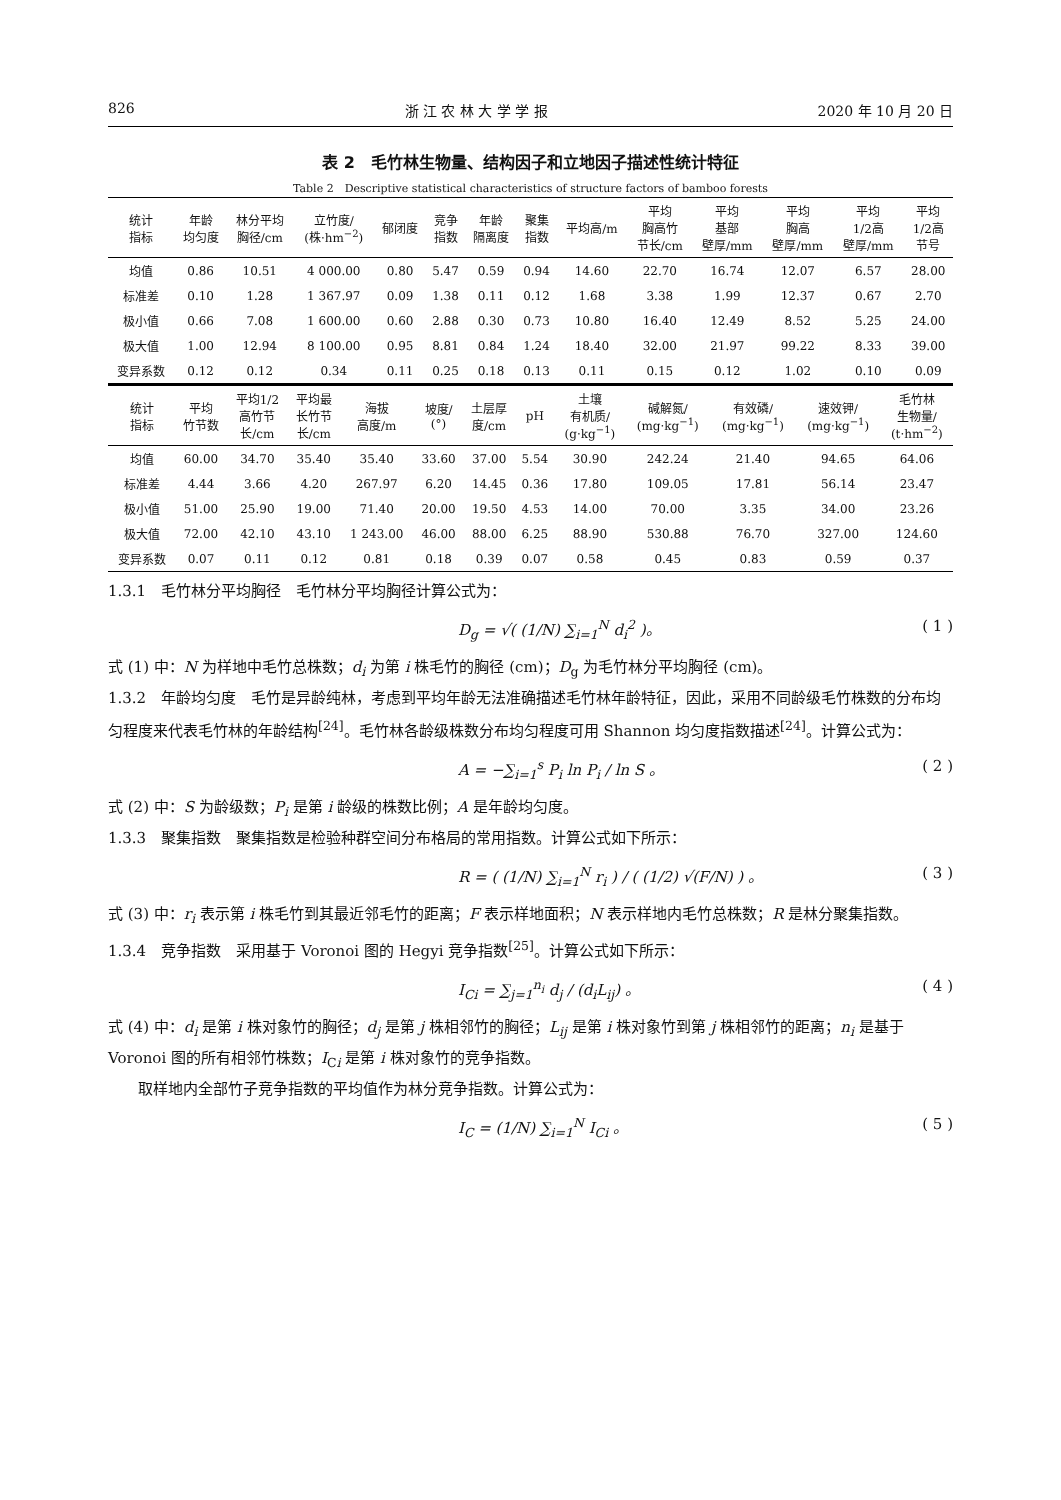826 浙 江 农 林 大 学 学 报 2020 年 10 月 20 日
表 2　毛竹林生物量、结构因子和立地因子描述性统计特征
Table 2　Descriptive statistical characteristics of structure factors of bamboo forests
| 统计 指标 | 年龄 均匀度 | 林分平均 胸径/cm | 立竹度/ (株·hm<sup>−2</sup>) | 郁闭度 | 竞争 指数 | 年龄 隔离度 | 聚集 指数 | 平均高/m | 平均 胸高竹 节长/cm | 平均 基部 壁厚/mm | 平均 胸高 壁厚/mm | 平均 1/2高 壁厚/mm | 平均 1/2高 节号 |
| --- | --- | --- | --- | --- | --- | --- | --- | --- | --- | --- | --- | --- | --- |
| 均值 | 0.86 | 10.51 | 4 000.00 | 0.80 | 5.47 | 0.59 | 0.94 | 14.60 | 22.70 | 16.74 | 12.07 | 6.57 | 28.00 |
| 标准差 | 0.10 | 1.28 | 1 367.97 | 0.09 | 1.38 | 0.11 | 0.12 | 1.68 | 3.38 | 1.99 | 12.37 | 0.67 | 2.70 |
| 极小值 | 0.66 | 7.08 | 1 600.00 | 0.60 | 2.88 | 0.30 | 0.73 | 10.80 | 16.40 | 12.49 | 8.52 | 5.25 | 24.00 |
| 极大值 | 1.00 | 12.94 | 8 100.00 | 0.95 | 8.81 | 0.84 | 1.24 | 18.40 | 32.00 | 21.97 | 99.22 | 8.33 | 39.00 |
| 变异系数 | 0.12 | 0.12 | 0.34 | 0.11 | 0.25 | 0.18 | 0.13 | 0.11 | 0.15 | 0.12 | 1.02 | 0.10 | 0.09 |
| 统计 指标 | 平均 竹节数 | 平均1/2 高竹节 长/cm | 平均最 长竹节 长/cm | 海拔 高度/m | 坡度/ (°) | 土层厚 度/cm | pH | 土壤 有机质/ (g·kg<sup>−1</sup>) | 碱解氮/ (mg·kg<sup>−1</sup>) | 有效磷/ (mg·kg<sup>−1</sup>) | 速效钾/ (mg·kg<sup>−1</sup>) | 毛竹林 生物量/ (t·hm<sup>−2</sup>) |
| --- | --- | --- | --- | --- | --- | --- | --- | --- | --- | --- | --- | --- |
| 均值 | 60.00 | 34.70 | 35.40 | 35.40 | 33.60 | 37.00 | 5.54 | 30.90 | 242.24 | 21.40 | 94.65 | 64.06 |
| 标准差 | 4.44 | 3.66 | 4.20 | 267.97 | 6.20 | 14.45 | 0.36 | 17.80 | 109.05 | 17.81 | 56.14 | 23.47 |
| 极小值 | 51.00 | 25.90 | 19.00 | 71.40 | 20.00 | 19.50 | 4.53 | 14.00 | 70.00 | 3.35 | 34.00 | 23.26 |
| 极大值 | 72.00 | 42.10 | 43.10 | 1 243.00 | 46.00 | 88.00 | 6.25 | 88.90 | 530.88 | 76.70 | 327.00 | 124.60 |
| 变异系数 | 0.07 | 0.11 | 0.12 | 0.81 | 0.18 | 0.39 | 0.07 | 0.58 | 0.45 | 0.83 | 0.59 | 0.37 |
1.3.1　毛竹林分平均胸径　毛竹林分平均胸径计算公式为：
D<sub>g</sub> = √( (1/N) ∑<sub>i=1</sub><sup>N</sup> d<sub>i</sub><sup>2</sup> )。 ( 1 )
式 (1) 中：N 为样地中毛竹总株数；d<sub>i</sub> 为第 i 株毛竹的胸径 (cm)；D<sub>g</sub> 为毛竹林分平均胸径 (cm)。
1.3.2　年龄均匀度　毛竹是异龄纯林，考虑到平均年龄无法准确描述毛竹林年龄特征，因此，采用不同龄级毛竹株数的分布均匀程度来代表毛竹林的年龄结构<sup>[24]</sup>。毛竹林各龄级株数分布均匀程度可用 Shannon 均匀度指数描述<sup>[24]</sup>。计算公式为：
A = −∑<sub>i=1</sub><sup>s</sup> P<sub>i</sub> ln P<sub>i</sub> / ln S 。 ( 2 )
式 (2) 中：S 为龄级数；P<sub>i</sub> 是第 i 龄级的株数比例；A 是年龄均匀度。
1.3.3　聚集指数　聚集指数是检验种群空间分布格局的常用指数。计算公式如下所示：
R = ( (1/N) ∑<sub>i=1</sub><sup>N</sup> r<sub>i</sub> ) / ( (1/2) √(F/N) ) 。 ( 3 )
式 (3) 中：r<sub>i</sub> 表示第 i 株毛竹到其最近邻毛竹的距离；F 表示样地面积；N 表示样地内毛竹总株数；R 是林分聚集指数。
1.3.4　竞争指数　采用基于 Voronoi 图的 Hegyi 竞争指数<sup>[25]</sup>。计算公式如下所示：
I<sub>Ci</sub> = ∑<sub>j=1</sub><sup>n<sub>i</sub></sup> d<sub>j</sub> / (d<sub>i</sub>L<sub>ij</sub>) 。 ( 4 )
式 (4) 中：d<sub>i</sub> 是第 i 株对象竹的胸径；d<sub>j</sub> 是第 j 株相邻竹的胸径；L<sub>ij</sub> 是第 i 株对象竹到第 j 株相邻竹的距离；n<sub>i</sub> 是基于 Voronoi 图的所有相邻竹株数；I<sub>Ci</sub> 是第 i 株对象竹的竞争指数。
　　取样地内全部竹子竞争指数的平均值作为林分竞争指数。计算公式为：
I<sub>C</sub> = (1/N) ∑<sub>i=1</sub><sup>N</sup> I<sub>Ci</sub> 。 ( 5 )